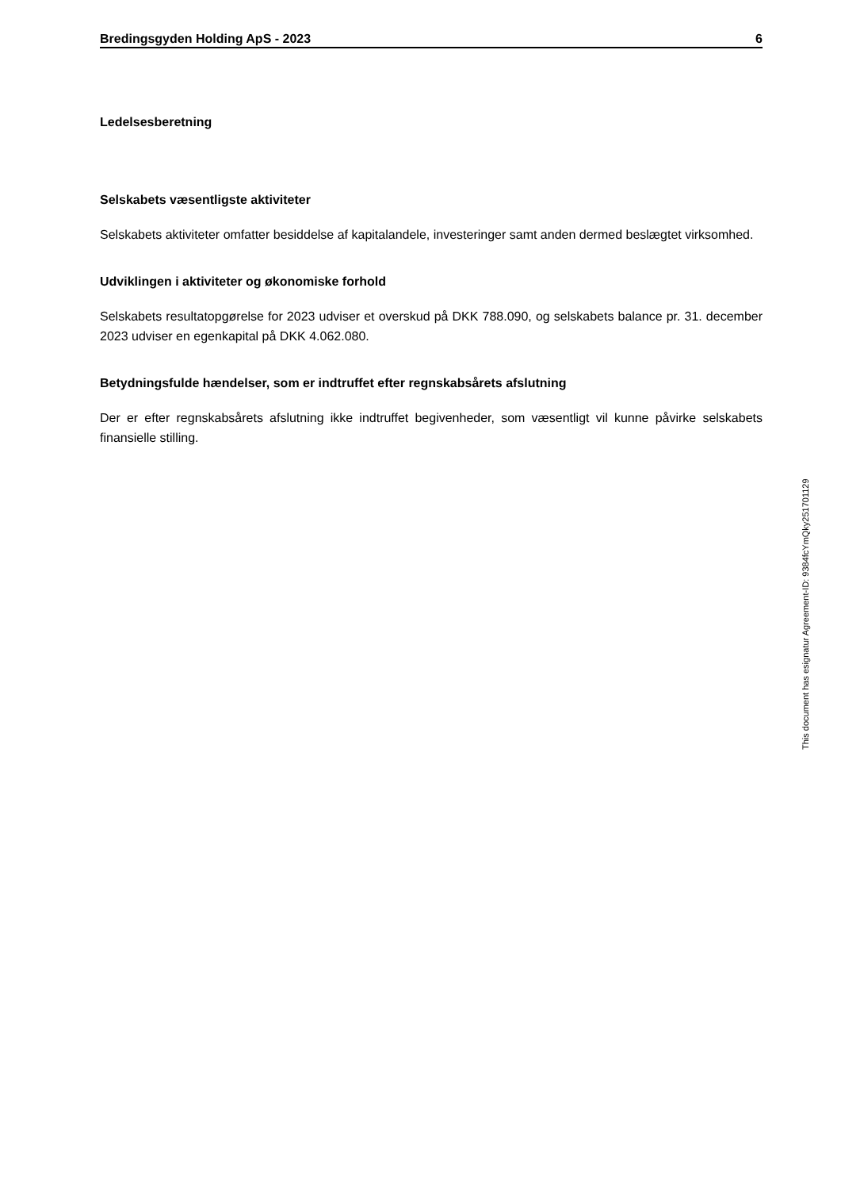Bredingsgyden Holding ApS - 2023 6
Ledelsesberetning
Selskabets væsentligste aktiviteter
Selskabets aktiviteter omfatter besiddelse af kapitalandele, investeringer samt anden dermed beslægtet virksomhed.
Udviklingen i aktiviteter og økonomiske forhold
Selskabets resultatopgørelse for 2023 udviser et overskud på DKK 788.090, og selskabets balance pr. 31. december 2023 udviser en egenkapital på DKK 4.062.080.
Betydningsfulde hændelser, som er indtruffet efter regnskabsårets afslutning
Der er efter regnskabsårets afslutning ikke indtruffet begivenheder, som væsentligt vil kunne påvirke selskabets finansielle stilling.
This document has esignatur Agreement-ID: 9384fcYmQky251701129